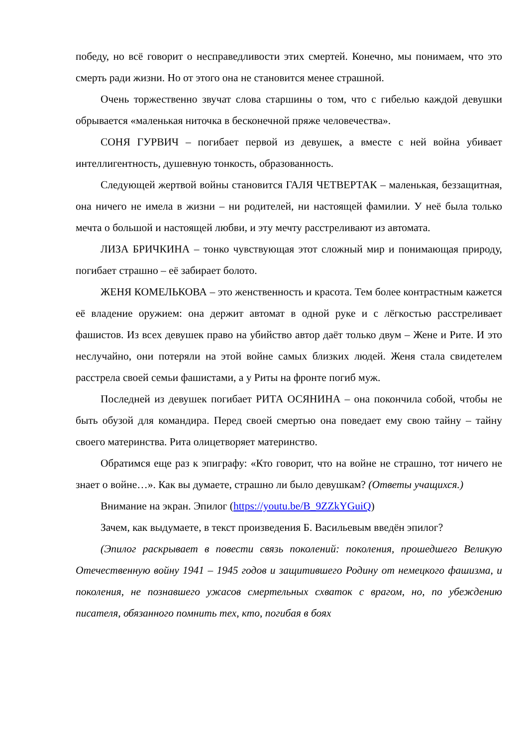победу, но всё говорит о несправедливости этих смертей. Конечно, мы понимаем, что это смерть ради жизни. Но от этого она не становится менее страшной.
Очень торжественно звучат слова старшины о том, что с гибелью каждой девушки обрывается «маленькая ниточка в бесконечной пряже человечества».
СОНЯ ГУРВИЧ – погибает первой из девушек, а вместе с ней война убивает интеллигентность, душевную тонкость, образованность.
Следующей жертвой войны становится ГАЛЯ ЧЕТВЕРТАК – маленькая, беззащитная, она ничего не имела в жизни – ни родителей, ни настоящей фамилии. У неё была только мечта о большой и настоящей любви, и эту мечту расстреливают из автомата.
ЛИЗА БРИЧКИНА – тонко чувствующая этот сложный мир и понимающая природу, погибает страшно – её забирает болото.
ЖЕНЯ КОМЕЛЬКОВА – это женственность и красота. Тем более контрастным кажется её владение оружием: она держит автомат в одной руке и с лёгкостью расстреливает фашистов. Из всех девушек право на убийство автор даёт только двум – Жене и Рите. И это неслучайно, они потеряли на этой войне самых близких людей. Женя стала свидетелем расстрела своей семьи фашистами, а у Риты на фронте погиб муж.
Последней из девушек погибает РИТА ОСЯНИНА – она покончила собой, чтобы не быть обузой для командира. Перед своей смертью она поведает ему свою тайну – тайну своего материнства. Рита олицетворяет материнство.
Обратимся еще раз к эпиграфу: «Кто говорит, что на войне не страшно, тот ничего не знает о войне…». Как вы думаете, страшно ли было девушкам? (Ответы учащихся.)
Внимание на экран. Эпилог (https://youtu.be/B_9ZZkYGuiQ)
Зачем, как выдумаете, в текст произведения Б. Васильевым введён эпилог?
(Эпилог раскрывает в повести связь поколений: поколения, прошедшего Великую Отечественную войну 1941 – 1945 годов и защитившего Родину от немецкого фашизма, и поколения, не познавшего ужасов смертельных схваток с врагом, но, по убеждению писателя, обязанного помнить тех, кто, погибая в боях